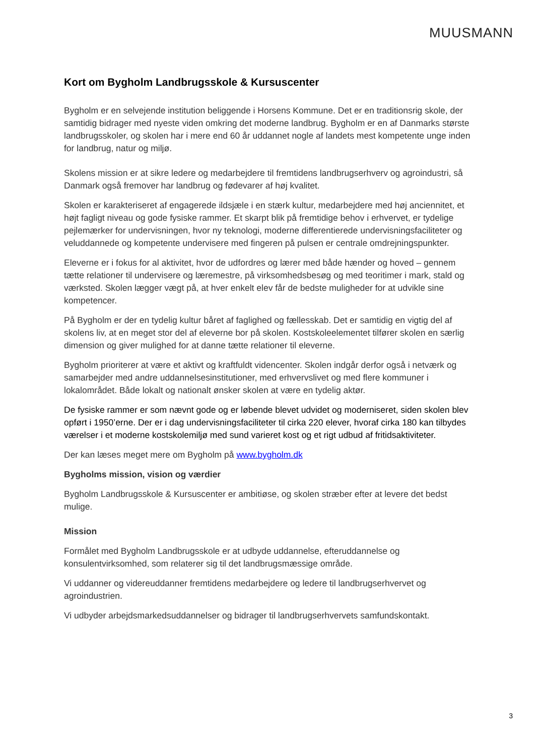MUUSMANN
Kort om Bygholm Landbrugsskole & Kursuscenter
Bygholm er en selvejende institution beliggende i Horsens Kommune. Det er en traditionsrig skole, der samtidig bidrager med nyeste viden omkring det moderne landbrug. Bygholm er en af Danmarks største landbrugsskoler, og skolen har i mere end 60 år uddannet nogle af landets mest kompetente unge inden for landbrug, natur og miljø.
Skolens mission er at sikre ledere og medarbejdere til fremtidens landbrugserhverv og agroindustri, så Danmark også fremover har landbrug og fødevarer af høj kvalitet.
Skolen er karakteriseret af engagerede ildsjæle i en stærk kultur, medarbejdere med høj anciennitet, et højt fagligt niveau og gode fysiske rammer. Et skarpt blik på fremtidige behov i erhvervet, er tydelige pejlemærker for undervisningen, hvor ny teknologi, moderne differentierede undervisningsfaciliteter og veluddannede og kompetente undervisere med fingeren på pulsen er centrale omdrejningspunkter.
Eleverne er i fokus for al aktivitet, hvor de udfordres og lærer med både hænder og hoved – gennem tætte relationer til undervisere og læremestre, på virksomhedsbesøg og med teoritimer i mark, stald og værksted. Skolen lægger vægt på, at hver enkelt elev får de bedste muligheder for at udvikle sine kompetencer.
På Bygholm er der en tydelig kultur båret af faglighed og fællesskab. Det er samtidig en vigtig del af skolens liv, at en meget stor del af eleverne bor på skolen. Kostskoleelementet tilfører skolen en særlig dimension og giver mulighed for at danne tætte relationer til eleverne.
Bygholm prioriterer at være et aktivt og kraftfuldt videncenter. Skolen indgår derfor også i netværk og samarbejder med andre uddannelsesinstitutioner, med erhvervslivet og med flere kommuner i lokalområdet. Både lokalt og nationalt ønsker skolen at være en tydelig aktør.
De fysiske rammer er som nævnt gode og er løbende blevet udvidet og moderniseret, siden skolen blev opført i 1950’erne. Der er i dag undervisningsfaciliteter til cirka 220 elever, hvoraf cirka 180 kan tilbydes værelser i et moderne kostskolemiljø med sund varieret kost og et rigt udbud af fritidsaktiviteter.
Der kan læses meget mere om Bygholm på www.bygholm.dk
Bygholms mission, vision og værdier
Bygholm Landbrugsskole & Kursuscenter er ambitiøse, og skolen stræber efter at levere det bedst mulige.
Mission
Formålet med Bygholm Landbrugsskole er at udbyde uddannelse, efteruddannelse og konsulentvirksomhed, som relaterer sig til det landbrugsmæssige område.
Vi uddanner og videreuddanner fremtidens medarbejdere og ledere til landbrugserhvervet og agroindustrien.
Vi udbyder arbejdsmarkedsuddannelser og bidrager til landbrugserhvervets samfundskontakt.
3